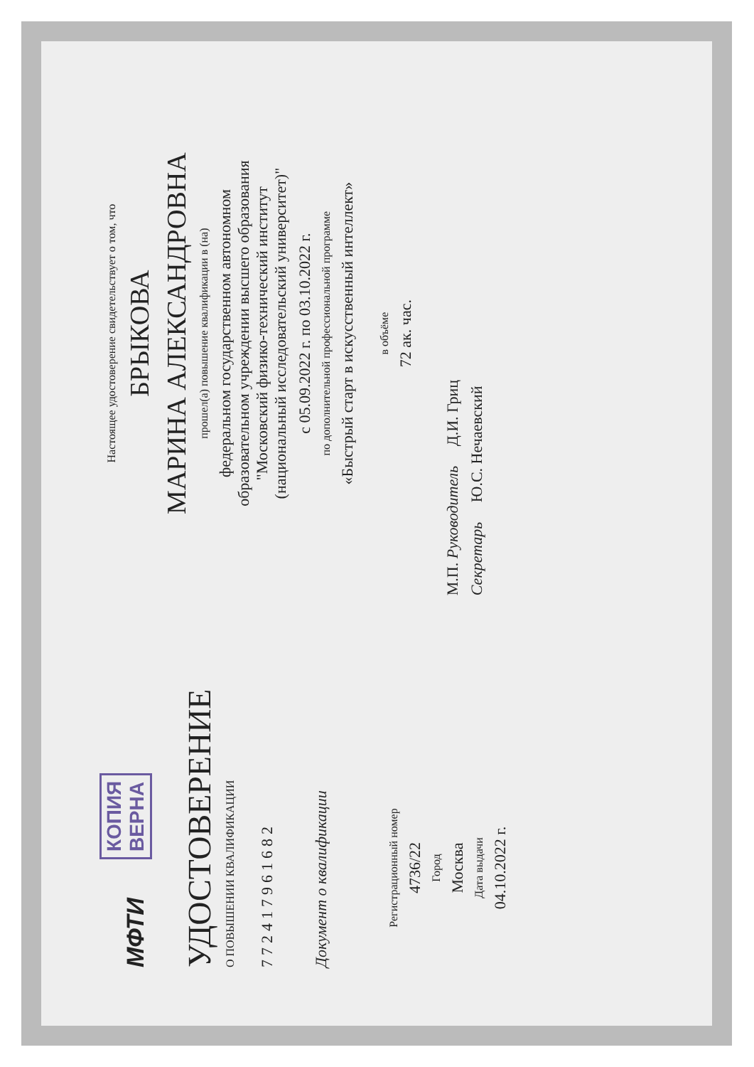МФТИ КОПИЯ
ВЕРНА
УДОСТОВЕРЕНИЕ
О ПОВЫШЕНИИ КВАЛИФИКАЦИИ
772417961682
Документ о квалификации
Регистрационный номер
4736/22
Город
Москва
Дата выдачи
04.10.2022 г.
Настоящее удостоверение свидетельствует о том, что
БРЫКОВА
МАРИНА АЛЕКСАНДРОВНА
прошел(а) повышение квалификации в (на)
федеральном государственном автономном
образовательном учреждении высшего образования
"Московский физико-технический институт
(национальный исследовательский университет)"
с 05.09.2022 г. по 03.10.2022 г.
по дополнительной профессиональной программе
«Быстрый старт в искусственный интеллект»
в объёме
72 ак. час.
М.П. Руководитель Д.И. Гриц
Секретарь Ю.С. Нечаевский